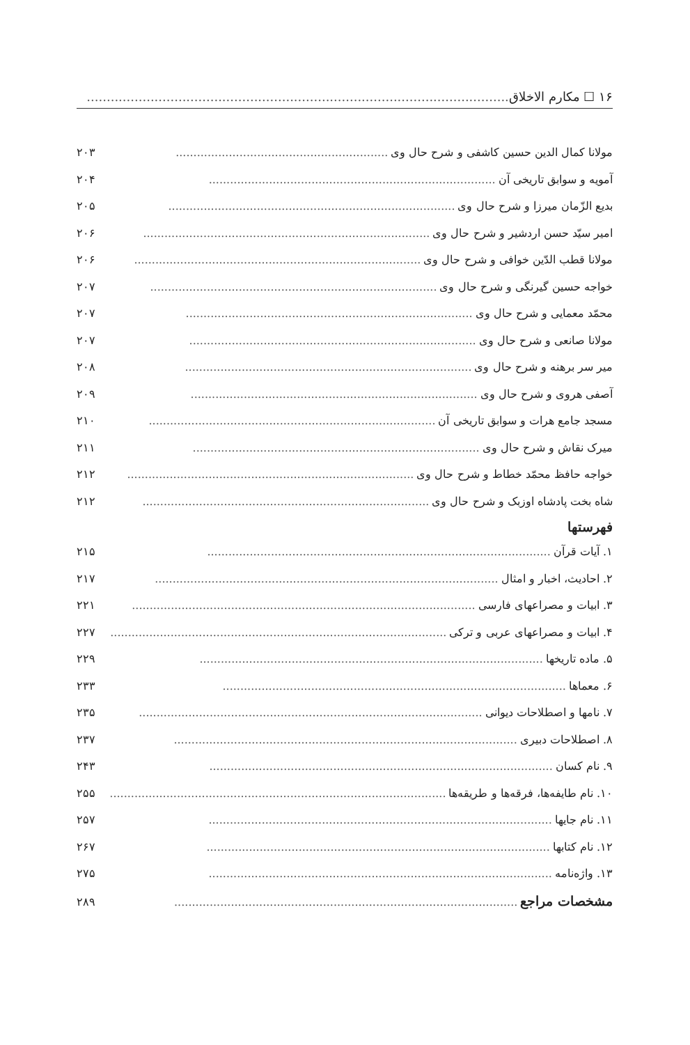۱۶ ☐ مکارم الاخلاق..........................................................................................................
مولانا کمال الدین حسین کاشفی و شرح حال وی............................................................ ۲۰۳
آمویه و سوابق تاریخی آن................................................................................. ۲۰۴
بدیع الزّمان میرزا و شرح حال وی................................................................................. ۲۰۵
امیر سیّد حسن اردشیر و شرح حال وی................................................................................. ۲۰۶
مولانا قطب الدّین خوافی و شرح حال وی................................................................................. ۲۰۶
خواجه حسین گیرنگی و شرح حال وی................................................................................. ۲۰۷
محمّد معمایی و شرح حال وی................................................................................. ۲۰۷
مولانا صانعی و شرح حال وی................................................................................. ۲۰۷
میر سر برهنه و شرح حال وی................................................................................. ۲۰۸
آصفی هروی و شرح حال وی................................................................................. ۲۰۹
مسجد جامع هرات و سوابق تاریخی آن................................................................................. ۲۱۰
میرک نقاش و شرح حال وی................................................................................. ۲۱۱
خواجه حافظ محمّد خطاط و شرح حال وی................................................................................. ۲۱۲
شاه بخت پادشاه اوزبک و شرح حال وی................................................................................. ۲۱۲
فهرستها
۱. آیات قرآن................................................................................................. ۲۱۵
۲. احادیث، اخبار و امثال................................................................................................. ۲۱۷
۳. ابیات و مصراعهای فارسی................................................................................................. ۲۲۱
۴. ابیات و مصراعهای عربی و ترکی................................................................................................. ۲۲۷
۵. ماده تاریخها................................................................................................. ۲۲۹
۶. معماها................................................................................................. ۲۳۳
۷. نامها و اصطلاحات دیوانی................................................................................................. ۲۳۵
۸. اصطلاحات دبیری................................................................................................. ۲۳۷
۹. نام کسان................................................................................................. ۲۴۳
۱۰. نام طایفه‌ها، فرقه‌ها و طریقه‌ها................................................................................................. ۲۵۵
۱۱. نام جایها................................................................................................. ۲۵۷
۱۲. نام کتابها................................................................................................. ۲۶۷
۱۳. واژه‌نامه................................................................................................. ۲۷۵
مشخصات مراجع................................................................................................. ۲۸۹